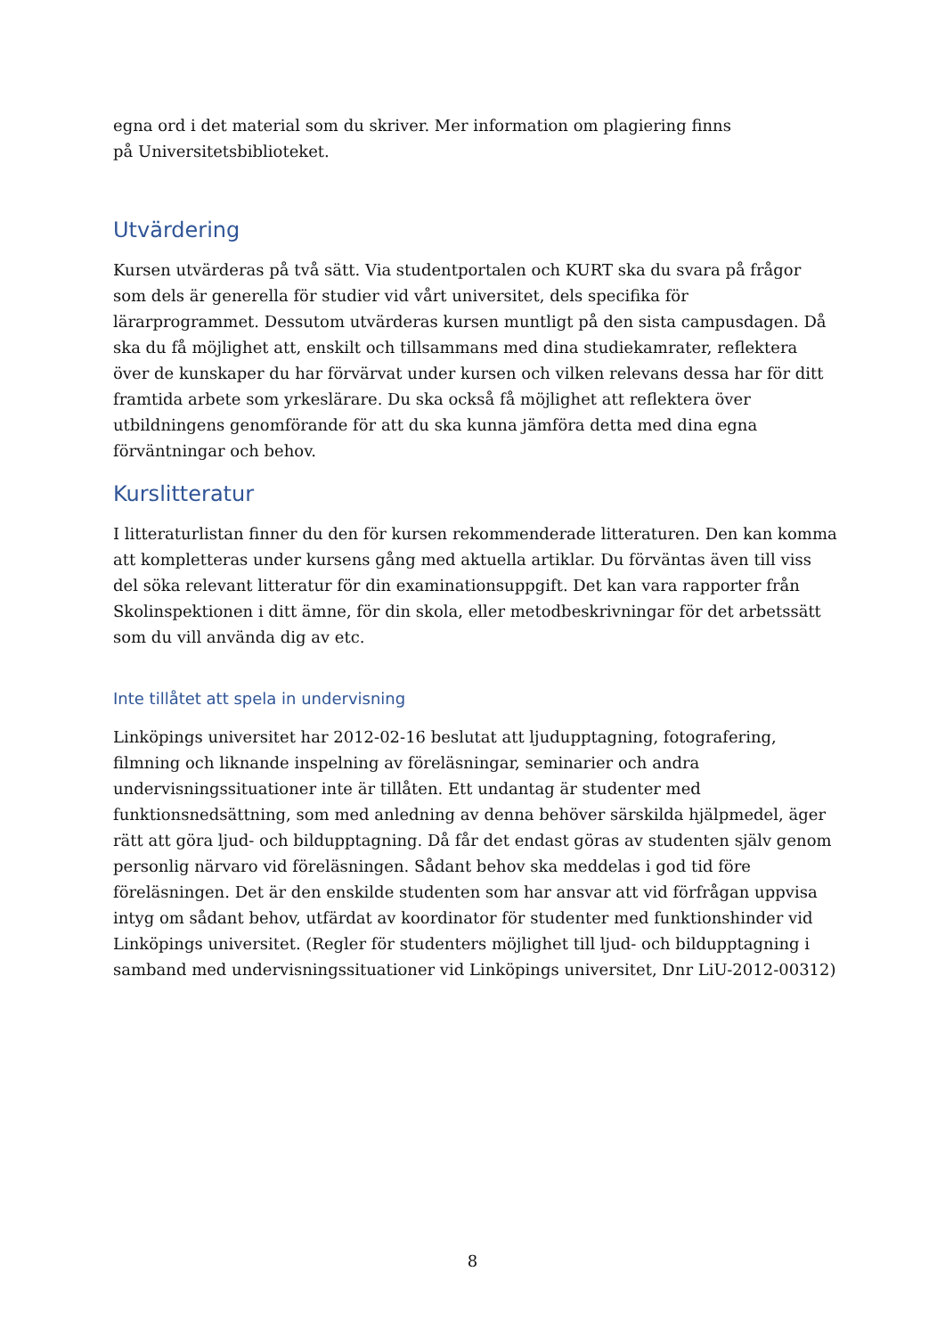egna ord i det material som du skriver. Mer information om plagiering finns
på Universitetsbiblioteket.
Utvärdering
Kursen utvärderas på två sätt. Via studentportalen och KURT ska du svara på frågor som dels är generella för studier vid vårt universitet, dels specifika för lärarprogrammet. Dessutom utvärderas kursen muntligt på den sista campusdagen. Då ska du få möjlighet att, enskilt och tillsammans med dina studiekamrater, reflektera över de kunskaper du har förvärvat under kursen och vilken relevans dessa har för ditt framtida arbete som yrkeslärare. Du ska också få möjlighet att reflektera över utbildningens genomförande för att du ska kunna jämföra detta med dina egna förväntningar och behov.
Kurslitteratur
I litteraturlistan finner du den för kursen rekommenderade litteraturen. Den kan komma att kompletteras under kursens gång med aktuella artiklar. Du förväntas även till viss del söka relevant litteratur för din examinationsuppgift. Det kan vara rapporter från Skolinspektionen i ditt ämne, för din skola, eller metodbeskrivningar för det arbetssätt som du vill använda dig av etc.
Inte tillåtet att spela in undervisning
Linköpings universitet har 2012-02-16 beslutat att ljudupptagning, fotografering, filmning och liknande inspelning av föreläsningar, seminarier och andra undervisningssituationer inte är tillåten. Ett undantag är studenter med funktionsnedsättning, som med anledning av denna behöver särskilda hjälpmedel, äger rätt att göra ljud- och bildupptagning. Då får det endast göras av studenten själv genom personlig närvaro vid föreläsningen. Sådant behov ska meddelas i god tid före föreläsningen. Det är den enskilde studenten som har ansvar att vid förfrågan uppvisa intyg om sådant behov, utfärdat av koordinator för studenter med funktionshinder vid Linköpings universitet. (Regler för studenters möjlighet till ljud- och bildupptagning i samband med undervisningssituationer vid Linköpings universitet, Dnr LiU-2012-00312)
8